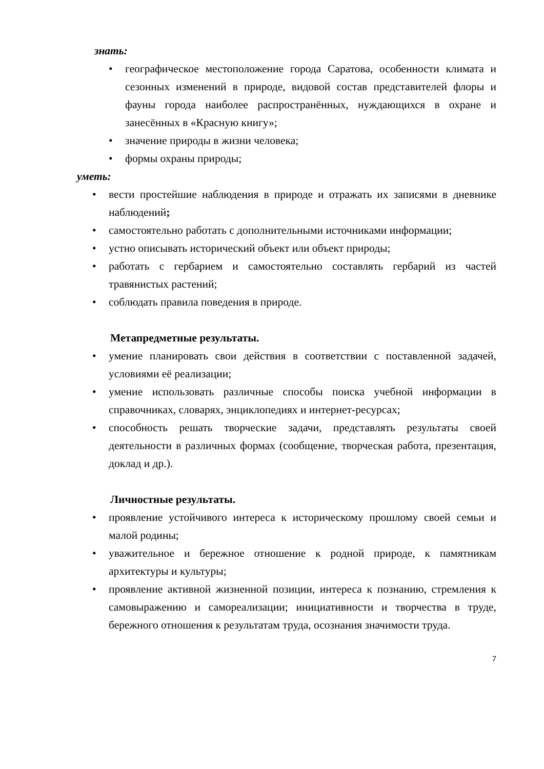знать:
• географическое местоположение города Саратова, особенности климата и сезонных изменений в природе, видовой состав представителей флоры и фауны города наиболее распространённых, нуждающихся в охране и занесённых в «Красную книгу»;
• значение природы в жизни человека;
• формы охраны природы;
уметь:
• вести простейшие наблюдения в природе и отражать их записями в дневнике наблюдений;
• самостоятельно работать с дополнительными источниками информации;
• устно описывать исторический объект или объект природы;
• работать с гербарием и самостоятельно составлять гербарий из частей травянистых растений;
• соблюдать правила поведения в природе.
Метапредметные результаты.
• умение планировать свои действия в соответствии с поставленной задачей, условиями её реализации;
• умение использовать различные способы поиска учебной информации в справочниках, словарях, энциклопедиях и интернет-ресурсах;
• способность решать творческие задачи, представлять результаты своей деятельности в различных формах (сообщение, творческая работа, презентация, доклад и др.).
Личностные результаты.
• проявление устойчивого интереса к историческому прошлому своей семьи и малой родины;
• уважительное и бережное отношение к родной природе, к памятникам архитектуры и культуры;
• проявление активной жизненной позиции, интереса к познанию, стремления к самовыражению и самореализации; инициативности и творчества в труде, бережного отношения к результатам труда, осознания значимости труда.
7